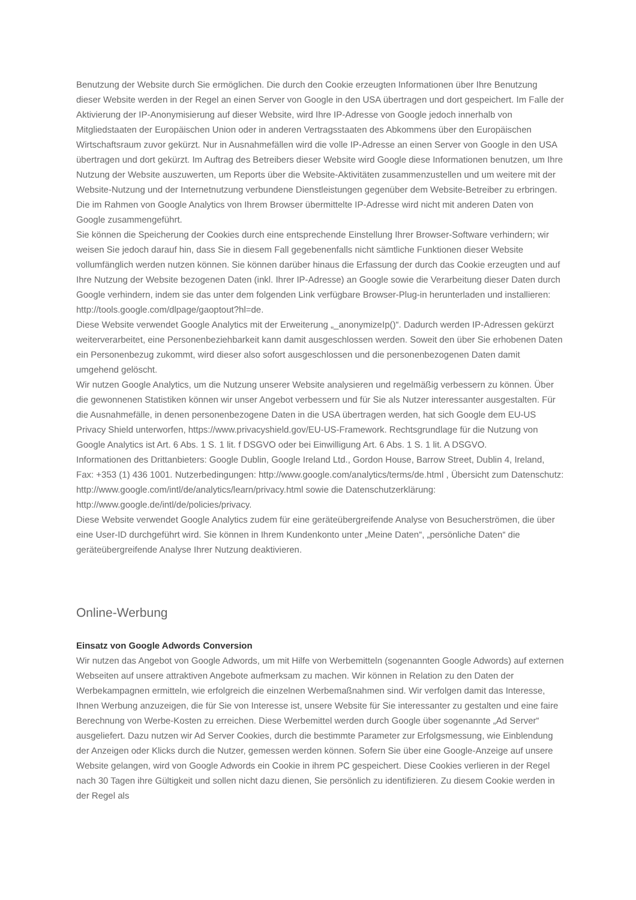Benutzung der Website durch Sie ermöglichen. Die durch den Cookie erzeugten Informationen über Ihre Benutzung dieser Website werden in der Regel an einen Server von Google in den USA übertragen und dort gespeichert. Im Falle der Aktivierung der IP-Anonymisierung auf dieser Website, wird Ihre IP-Adresse von Google jedoch innerhalb von Mitgliedstaaten der Europäischen Union oder in anderen Vertragsstaaten des Abkommens über den Europäischen Wirtschaftsraum zuvor gekürzt. Nur in Ausnahmefällen wird die volle IP-Adresse an einen Server von Google in den USA übertragen und dort gekürzt. Im Auftrag des Betreibers dieser Website wird Google diese Informationen benutzen, um Ihre Nutzung der Website auszuwerten, um Reports über die Website-Aktivitäten zusammenzustellen und um weitere mit der Website-Nutzung und der Internetnutzung verbundene Dienstleistungen gegenüber dem Website-Betreiber zu erbringen.
Die im Rahmen von Google Analytics von Ihrem Browser übermittelte IP-Adresse wird nicht mit anderen Daten von Google zusammengeführt.
Sie können die Speicherung der Cookies durch eine entsprechende Einstellung Ihrer Browser-Software verhindern; wir weisen Sie jedoch darauf hin, dass Sie in diesem Fall gegebenenfalls nicht sämtliche Funktionen dieser Website vollumfänglich werden nutzen können. Sie können darüber hinaus die Erfassung der durch das Cookie erzeugten und auf Ihre Nutzung der Website bezogenen Daten (inkl. Ihrer IP-Adresse) an Google sowie die Verarbeitung dieser Daten durch Google verhindern, indem sie das unter dem folgenden Link verfügbare Browser-Plug-in herunterladen und installieren: http://tools.google.com/dlpage/gaoptout?hl=de.
Diese Website verwendet Google Analytics mit der Erweiterung „_anonymizeIp()“. Dadurch werden IP-Adressen gekürzt weiterverarbeitet, eine Personenbeziehbarkeit kann damit ausgeschlossen werden. Soweit den über Sie erhobenen Daten ein Personenbezug zukommt, wird dieser also sofort ausgeschlossen und die personenbezogenen Daten damit umgehend gelöscht.
Wir nutzen Google Analytics, um die Nutzung unserer Website analysieren und regelmäßig verbessern zu können. Über die gewonnenen Statistiken können wir unser Angebot verbessern und für Sie als Nutzer interessanter ausgestalten. Für die Ausnahmefälle, in denen personenbezogene Daten in die USA übertragen werden, hat sich Google dem EU-US Privacy Shield unterworfen, https://www.privacyshield.gov/EU-US-Framework. Rechtsgrundlage für die Nutzung von Google Analytics ist Art. 6 Abs. 1 S. 1 lit. f DSGVO oder bei Einwilligung Art. 6 Abs. 1 S. 1 lit. A DSGVO.
Informationen des Drittanbieters: Google Dublin, Google Ireland Ltd., Gordon House, Barrow Street, Dublin 4, Ireland, Fax: +353 (1) 436 1001. Nutzerbedingungen: http://www.google.com/analytics/terms/de.html , Übersicht zum Datenschutz: http://www.google.com/intl/de/analytics/learn/privacy.html sowie die Datenschutzerklärung: http://www.google.de/intl/de/policies/privacy.
Diese Website verwendet Google Analytics zudem für eine geräteübergreifende Analyse von Besucherströmen, die über eine User-ID durchgeführt wird. Sie können in Ihrem Kundenkonto unter „Meine Daten“, „persönliche Daten“ die geräteübergreifende Analyse Ihrer Nutzung deaktivieren.
Online-Werbung
Einsatz von Google Adwords Conversion
Wir nutzen das Angebot von Google Adwords, um mit Hilfe von Werbemitteln (sogenannten Google Adwords) auf externen Webseiten auf unsere attraktiven Angebote aufmerksam zu machen. Wir können in Relation zu den Daten der Werbekampagnen ermitteln, wie erfolgreich die einzelnen Werbemaßnahmen sind. Wir verfolgen damit das Interesse, Ihnen Werbung anzuzeigen, die für Sie von Interesse ist, unsere Website für Sie interessanter zu gestalten und eine faire Berechnung von Werbe-Kosten zu erreichen. Diese Werbemittel werden durch Google über sogenannte „Ad Server“ ausgeliefert. Dazu nutzen wir Ad Server Cookies, durch die bestimmte Parameter zur Erfolgsmessung, wie Einblendung der Anzeigen oder Klicks durch die Nutzer, gemessen werden können. Sofern Sie über eine Google-Anzeige auf unsere Website gelangen, wird von Google Adwords ein Cookie in ihrem PC gespeichert. Diese Cookies verlieren in der Regel nach 30 Tagen ihre Gültigkeit und sollen nicht dazu dienen, Sie persönlich zu identifizieren. Zu diesem Cookie werden in der Regel als